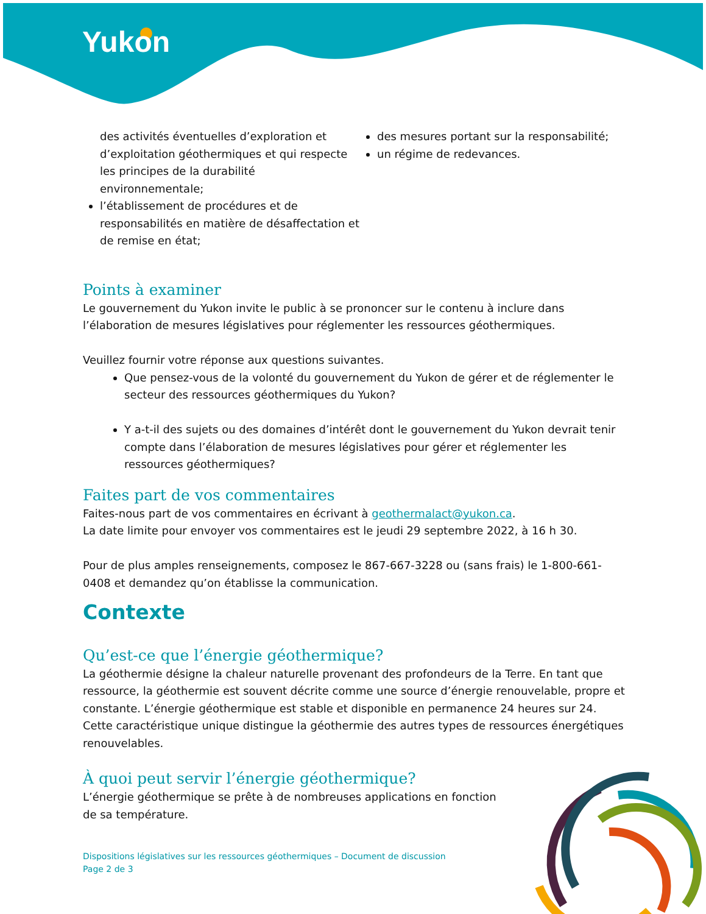Yukon
des activités éventuelles d’exploration et d’exploitation géothermiques et qui respecte les principes de la durabilité environnementale;
l’établissement de procédures et de responsabilités en matière de désaffectation et de remise en état;
des mesures portant sur la responsabilité;
un régime de redevances.
Points à examiner
Le gouvernement du Yukon invite le public à se prononcer sur le contenu à inclure dans l’élaboration de mesures législatives pour réglementer les ressources géothermiques.
Veuillez fournir votre réponse aux questions suivantes.
Que pensez-vous de la volonté du gouvernement du Yukon de gérer et de réglementer le secteur des ressources géothermiques du Yukon?
Y a-t-il des sujets ou des domaines d’intérêt dont le gouvernement du Yukon devrait tenir compte dans l’élaboration de mesures législatives pour gérer et réglementer les ressources géothermiques?
Faites part de vos commentaires
Faites-nous part de vos commentaires en écrivant à geothermalact@yukon.ca.
La date limite pour envoyer vos commentaires est le jeudi 29 septembre 2022, à 16 h 30.
Pour de plus amples renseignements, composez le 867-667-3228 ou (sans frais) le 1-800-661-0408 et demandez qu’on établisse la communication.
Contexte
Qu’est-ce que l’énergie géothermique?
La géothermie désigne la chaleur naturelle provenant des profondeurs de la Terre. En tant que ressource, la géothermie est souvent décrite comme une source d’énergie renouvelable, propre et constante. L’énergie géothermique est stable et disponible en permanence 24 heures sur 24. Cette caractéristique unique distingue la géothermie des autres types de ressources énergétiques renouvelables.
À quoi peut servir l’énergie géothermique?
L’énergie géothermique se prête à de nombreuses applications en fonction de sa température.
Dispositions législatives sur les ressources géothermiques – Document de discussion
Page 2 de 3